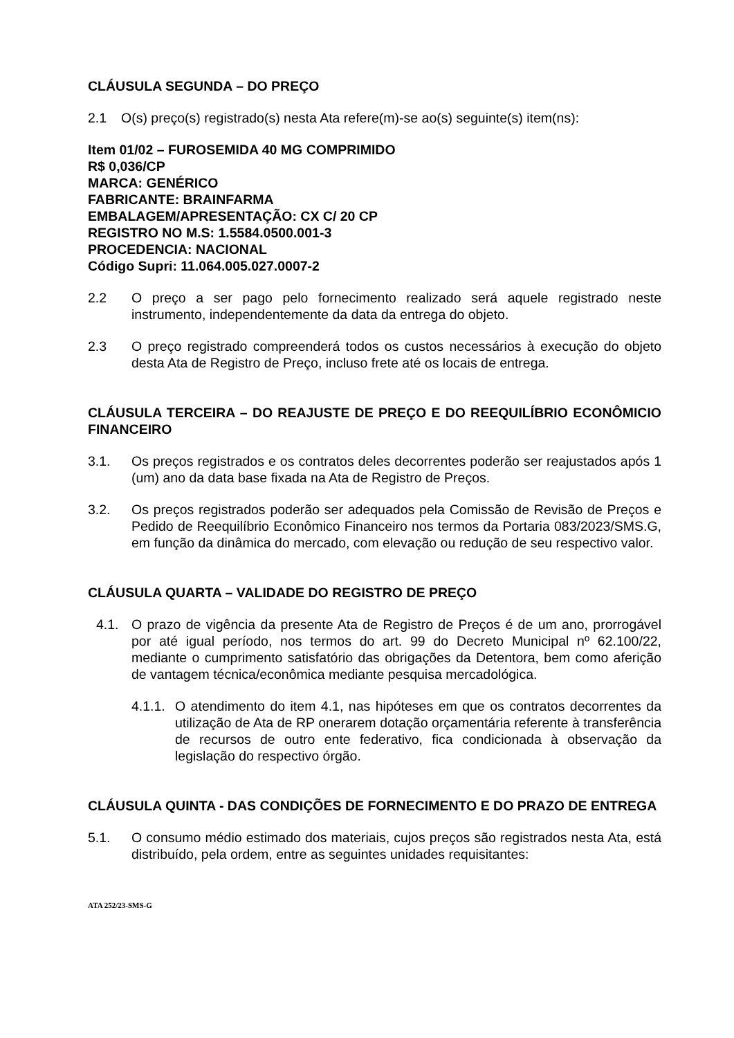CLÁUSULA SEGUNDA – DO PREÇO
2.1 O(s) preço(s) registrado(s) nesta Ata refere(m)-se ao(s) seguinte(s) item(ns):
Item 01/02 – FUROSEMIDA 40 MG COMPRIMIDO
R$ 0,036/CP
MARCA: GENÉRICO
FABRICANTE: BRAINFARMA
EMBALAGEM/APRESENTAÇÃO: CX C/ 20 CP
REGISTRO NO M.S: 1.5584.0500.001-3
PROCEDENCIA: NACIONAL
Código Supri: 11.064.005.027.0007-2
2.2 O preço a ser pago pelo fornecimento realizado será aquele registrado neste instrumento, independentemente da data da entrega do objeto.
2.3 O preço registrado compreenderá todos os custos necessários à execução do objeto desta Ata de Registro de Preço, incluso frete até os locais de entrega.
CLÁUSULA TERCEIRA – DO REAJUSTE DE PREÇO E DO REEQUILÍBRIO ECONÔMICIO FINANCEIRO
3.1. Os preços registrados e os contratos deles decorrentes poderão ser reajustados após 1 (um) ano da data base fixada na Ata de Registro de Preços.
3.2. Os preços registrados poderão ser adequados pela Comissão de Revisão de Preços e Pedido de Reequilíbrio Econômico Financeiro nos termos da Portaria 083/2023/SMS.G, em função da dinâmica do mercado, com elevação ou redução de seu respectivo valor.
CLÁUSULA QUARTA – VALIDADE DO REGISTRO DE PREÇO
4.1. O prazo de vigência da presente Ata de Registro de Preços é de um ano, prorrogável por até igual período, nos termos do art. 99 do Decreto Municipal nº 62.100/22, mediante o cumprimento satisfatório das obrigações da Detentora, bem como aferição de vantagem técnica/econômica mediante pesquisa mercadológica.
4.1.1.
O atendimento do item 4.1, nas hipóteses em que os contratos decorrentes da utilização de Ata de RP onerarem dotação orçamentária referente à transferência de recursos de outro ente federativo, fica condicionada à observação da legislação do respectivo órgão.
CLÁUSULA QUINTA - DAS CONDIÇÕES DE FORNECIMENTO E DO PRAZO DE ENTREGA
5.1. O consumo médio estimado dos materiais, cujos preços são registrados nesta Ata, está distribuído, pela ordem, entre as seguintes unidades requisitantes:
ATA 252/23-SMS-G